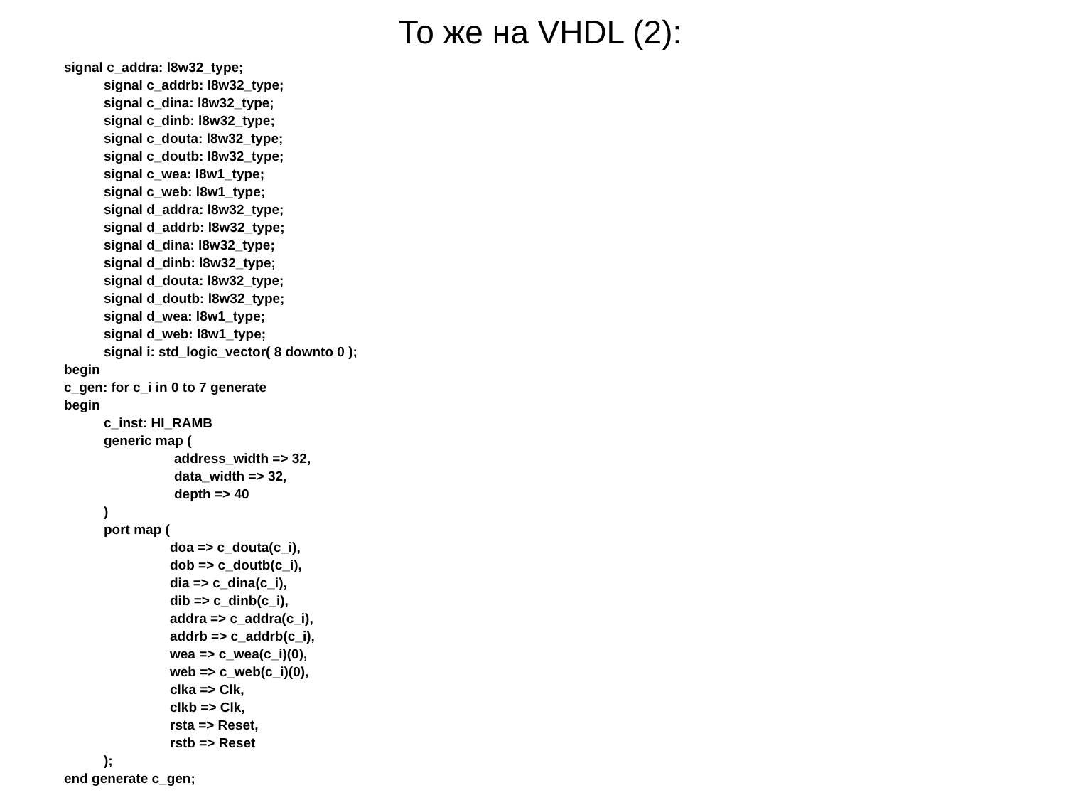То же на VHDL (2):
signal c_addra: l8w32_type;
signal c_addrb: l8w32_type;
signal c_dina: l8w32_type;
signal c_dinb: l8w32_type;
signal c_douta: l8w32_type;
signal c_doutb: l8w32_type;
signal c_wea: l8w1_type;
signal c_web: l8w1_type;
signal d_addra: l8w32_type;
signal d_addrb: l8w32_type;
signal d_dina: l8w32_type;
signal d_dinb: l8w32_type;
signal d_douta: l8w32_type;
signal d_doutb: l8w32_type;
signal d_wea: l8w1_type;
signal d_web: l8w1_type;
signal i: std_logic_vector( 8 downto 0 );
begin
c_gen: for c_i in 0 to 7 generate
begin
c_inst: HI_RAMB
generic map (
address_width => 32,
data_width => 32,
depth => 40
)
port map (
doa => c_douta(c_i),
dob => c_doutb(c_i),
dia => c_dina(c_i),
dib => c_dinb(c_i),
addra => c_addra(c_i),
addrb => c_addrb(c_i),
wea => c_wea(c_i)(0),
web => c_web(c_i)(0),
clka => Clk,
clkb => Clk,
rsta => Reset,
rstb => Reset
);
end generate c_gen;